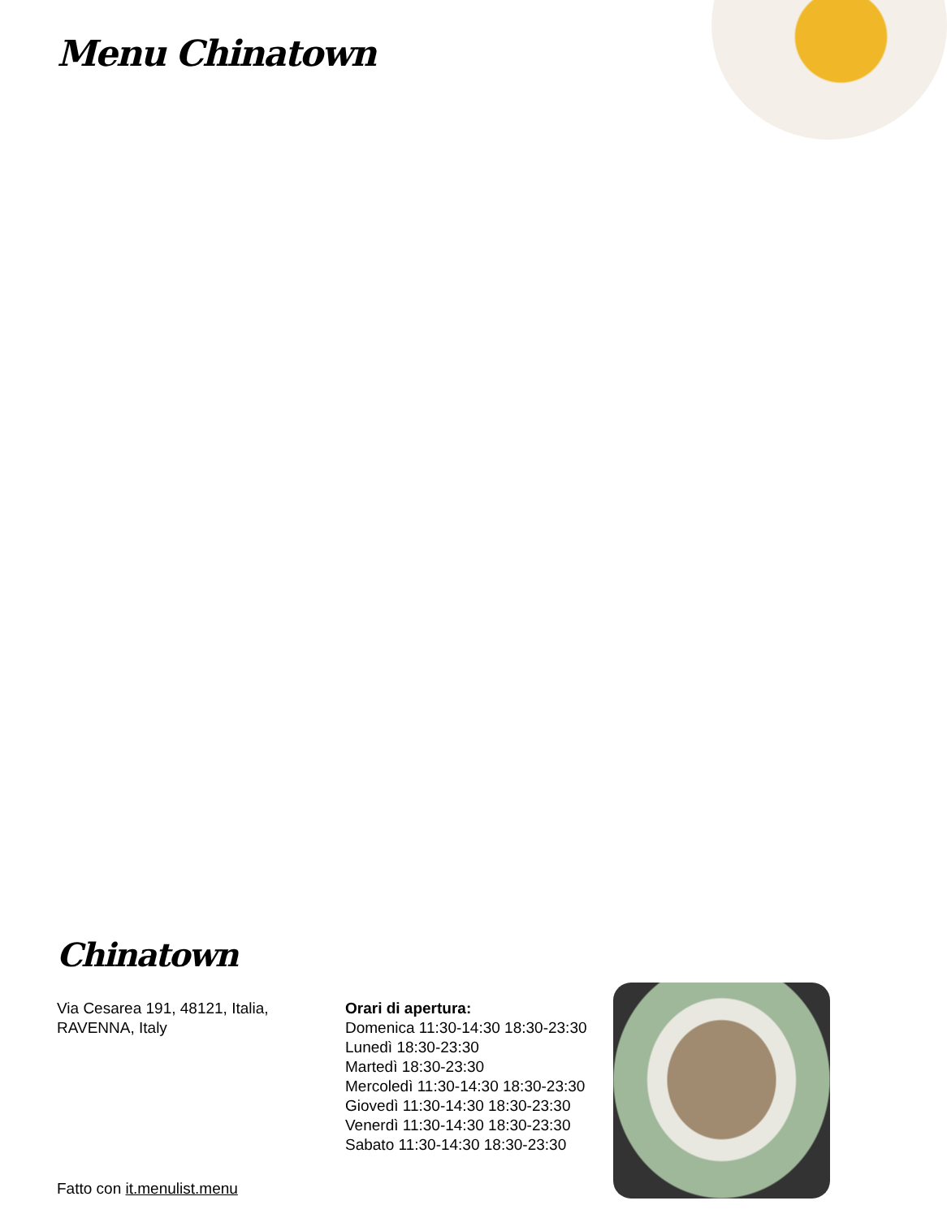Menu Chinatown
Chinatown
Via Cesarea 191, 48121, Italia, RAVENNA, Italy
Fatto con it.menulist.menu
Orari di apertura:
Domenica 11:30-14:30 18:30-23:30
Lunedì 18:30-23:30
Martedì 18:30-23:30
Mercoledì 11:30-14:30 18:30-23:30
Giovedì 11:30-14:30 18:30-23:30
Venerdì 11:30-14:30 18:30-23:30
Sabato 11:30-14:30 18:30-23:30